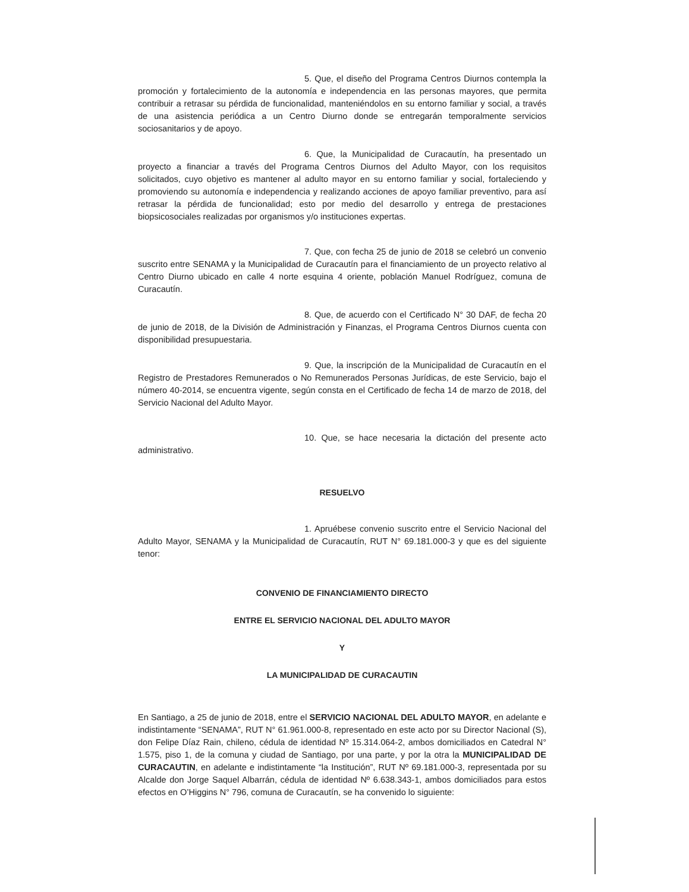5. Que, el diseño del Programa Centros Diurnos contempla la promoción y fortalecimiento de la autonomía e independencia en las personas mayores, que permita contribuir a retrasar su pérdida de funcionalidad, manteniéndolos en su entorno familiar y social, a través de una asistencia periódica a un Centro Diurno donde se entregarán temporalmente servicios sociosanitarios y de apoyo.
6. Que, la Municipalidad de Curacautín, ha presentado un proyecto a financiar a través del Programa Centros Diurnos del Adulto Mayor, con los requisitos solicitados, cuyo objetivo es mantener al adulto mayor en su entorno familiar y social, fortaleciendo y promoviendo su autonomía e independencia y realizando acciones de apoyo familiar preventivo, para así retrasar la pérdida de funcionalidad; esto por medio del desarrollo y entrega de prestaciones biopsicosociales realizadas por organismos y/o instituciones expertas.
7. Que, con fecha 25 de junio de 2018 se celebró un convenio suscrito entre SENAMA y la Municipalidad de Curacautín para el financiamiento de un proyecto relativo al Centro Diurno ubicado en calle 4 norte esquina 4 oriente, población Manuel Rodríguez, comuna de Curacautín.
8. Que, de acuerdo con el Certificado N° 30 DAF, de fecha 20 de junio de 2018, de la División de Administración y Finanzas, el Programa Centros Diurnos cuenta con disponibilidad presupuestaria.
9. Que, la inscripción de la Municipalidad de Curacautín en el Registro de Prestadores Remunerados o No Remunerados Personas Jurídicas, de este Servicio, bajo el número 40-2014, se encuentra vigente, según consta en el Certificado de fecha 14 de marzo de 2018, del Servicio Nacional del Adulto Mayor.
10. Que, se hace necesaria la dictación del presente acto administrativo.
RESUELVO
1. Apruébese convenio suscrito entre el Servicio Nacional del Adulto Mayor, SENAMA y la Municipalidad de Curacautín, RUT N° 69.181.000-3 y que es del siguiente tenor:
CONVENIO DE FINANCIAMIENTO DIRECTO
ENTRE EL SERVICIO NACIONAL DEL ADULTO MAYOR
Y
LA MUNICIPALIDAD DE CURACAUTIN
En Santiago, a 25 de junio de 2018, entre el SERVICIO NACIONAL DEL ADULTO MAYOR, en adelante e indistintamente “SENAMA”, RUT N° 61.961.000-8, representado en este acto por su Director Nacional (S), don Felipe Díaz Rain, chileno, cédula de identidad Nº 15.314.064-2, ambos domiciliados en Catedral N° 1.575, piso 1, de la comuna y ciudad de Santiago, por una parte, y por la otra la MUNICIPALIDAD DE CURACAUTIN, en adelante e indistintamente “la Institución”, RUT Nº 69.181.000-3, representada por su Alcalde don Jorge Saquel Albarrán, cédula de identidad Nº 6.638.343-1, ambos domiciliados para estos efectos en O’Higgins N° 796, comuna de Curacautín, se ha convenido lo siguiente: